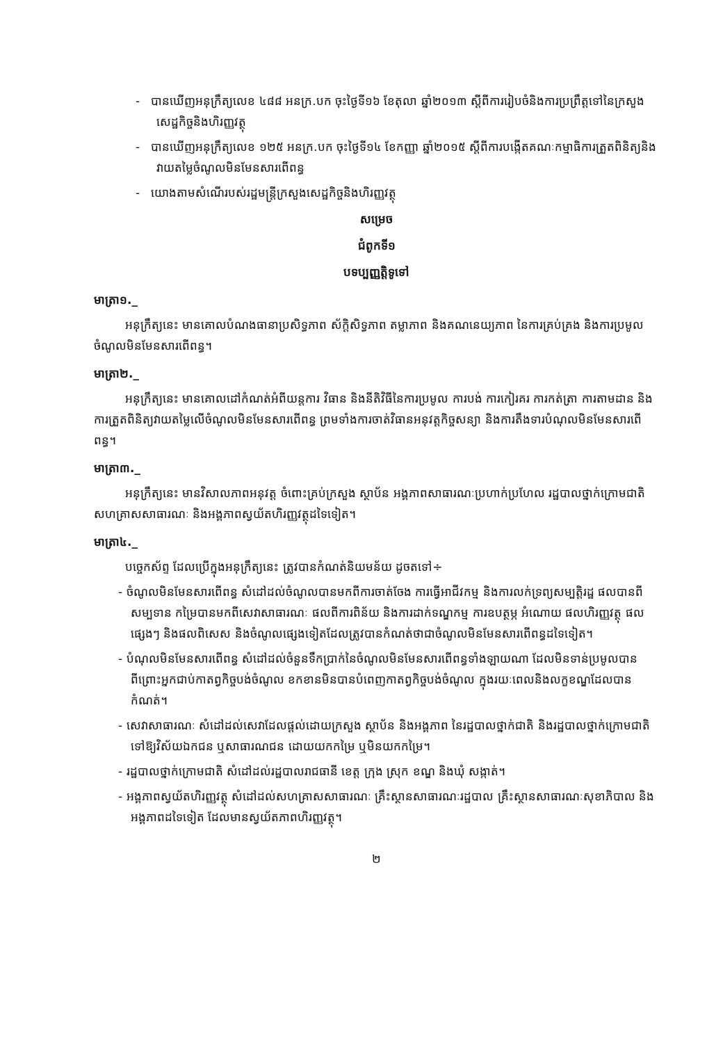- បានឃើញអនុក្រឹត្យលេខ ៤៨៨ អនក្រ.បក ចុះថ្ងៃទី១៦ ខែតុលា ឆ្នាំ២០១៣ ស្ដីពីការរៀបចំនិងការប្រព្រឹត្តទៅនៃក្រសួងសេដ្ឋកិច្ចនិងហិរញ្ញវត្ថុ
- បានឃើញអនុក្រឹត្យលេខ ១២៥ អនក្រ.បក ចុះថ្ងៃទី១៤ ខែកញ្ញា ឆ្នាំ២០១៥ ស្ដីពីការបង្កើតគណៈកម្មាធិការត្រួតពិនិត្យនិងវាយតម្លៃចំណូលមិនមែនសារពើពន្ធ
- យោងតាមសំណើរបស់រដ្ឋមន្ត្រីក្រសួងសេដ្ឋកិច្ចនិងហិរញ្ញវត្ថុ
សម្រេច
ជំពូកទី១
បទប្បញ្ញត្តិទូទៅ
មាត្រា១._
អនុក្រឹត្យនេះ មានគោលបំណងធានាប្រសិទ្ធភាព ស័ក្តិសិទ្ធភាព តម្លាភាព និងគណនេយ្យភាព នៃការគ្រប់គ្រង និងការប្រមូលចំណូលមិនមែនសារពើពន្ធ។
មាត្រា២._
អនុក្រឹត្យនេះ មានគោលដៅកំណត់អំពីយន្តការ វិធាន និងនីតិវិធីនៃការប្រមូល ការបង់ ការកៀរគរ ការកត់ត្រា ការតាមដាន និងការត្រួតពិនិត្យវាយតម្លៃលើចំណូលមិនមែនសារពើពន្ធ ព្រមទាំងការចាត់វិធានអនុវត្តកិច្ចសន្យា និងការតឹងទារបំណុលមិនមែនសារពើពន្ធ។
មាត្រា៣._
អនុក្រឹត្យនេះ មានវិសាលភាពអនុវត្ត ចំពោះគ្រប់ក្រសួង ស្ថាប័ន អង្គភាពសាធារណៈប្រហាក់ប្រហែល រដ្ឋបាលថ្នាក់ក្រោមជាតិ សហគ្រាសសាធារណៈ និងអង្គភាពស្វយ័តហិរញ្ញវត្ថុដទៃទៀត។
មាត្រា៤._
បច្ចេកស័ព្ទ ដែលប្រើក្នុងអនុក្រឹត្យនេះ ត្រូវបានកំណត់និយមន័យ ដូចតទៅ÷
- ចំណូលមិនមែនសារពើពន្ធ សំដៅដល់ចំណូលបានមកពីការចាត់ចែង ការធ្វើអាជីវកម្ម និងការលក់ទ្រព្យសម្បត្តិរដ្ឋ ផលបានពីសម្បទាន កម្រៃបានមកពីសេវាសាធារណៈ ផលពីការពិន័យ និងការដាក់ទណ្ឌកម្ម ការឧបត្ថម្ភ អំណោយ ផលហិរញ្ញវត្ថុ ផលផ្សេងៗ និងផលពិសេស និងចំណូលផ្សេងទៀតដែលត្រូវបានកំណត់ថាជាចំណូលមិនមែនសារពើពន្ធដទៃទៀត។
- បំណុលមិនមែនសារពើពន្ធ សំដៅដល់ចំនួនទឹកប្រាក់នៃចំណូលមិនមែនសារពើពន្ធទាំងឡាយណា ដែលមិនទាន់ប្រមូលបាន ពីព្រោះអ្នកជាប់កាតព្វកិច្ចបង់ចំណូល ខកខានមិនបានបំពេញកាតព្វកិច្ចបង់ចំណូល ក្នុងរយៈពេលនិងលក្ខខណ្ឌដែលបានកំណត់។
- សេវាសាធារណៈ សំដៅដល់សេវាដែលផ្ដល់ដោយក្រសួង ស្ថាប័ន និងអង្គភាព នៃរដ្ឋបាលថ្នាក់ជាតិ និងរដ្ឋបាលថ្នាក់ក្រោមជាតិ ទៅឱ្យវិស័យឯកជន ឬសាធារណជន ដោយយកកម្រៃ ឬមិនយកកម្រៃ។
- រដ្ឋបាលថ្នាក់ក្រោមជាតិ សំដៅដល់រដ្ឋបាលរាជធានី ខេត្ត ក្រុង ស្រុក ខណ្ឌ និងឃុំ សង្កាត់។
- អង្គភាពស្វយ័តហិរញ្ញវត្ថុ សំដៅដល់សហគ្រាសសាធារណៈ គ្រឹះស្ថានសាធារណៈរដ្ឋបាល គ្រឹះស្ថានសាធារណៈសុខាភិបាល និងអង្គភាពដទៃទៀត ដែលមានស្វយ័តភាពហិរញ្ញវត្ថុ។
២